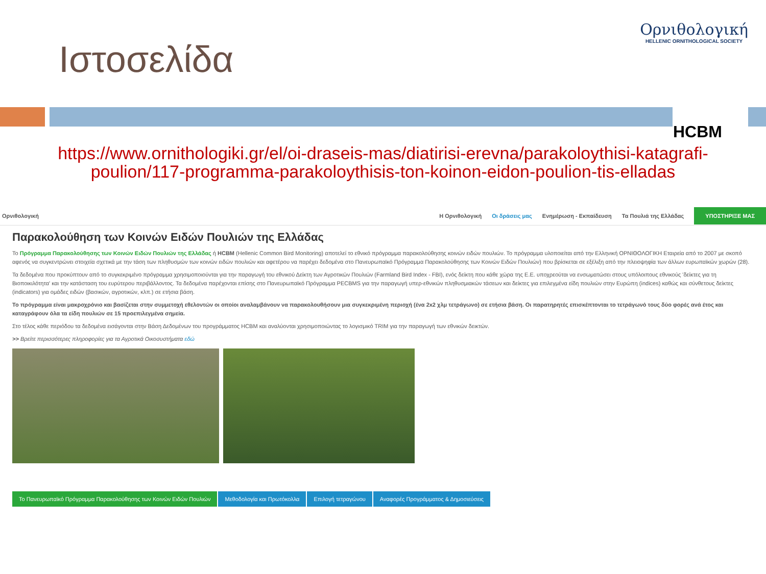Ιστοσελίδα
Ορνιθολογική
HELLENIC ORNITHOLOGICAL SOCIETY
HCBM
https://www.ornithologiki.gr/el/oi-draseis-mas/diatirisi-erevna/parakoloythisi-katagrafi-
poulion/117-programma-parakoloythisis-ton-koinon-eidon-poulion-tis-elladas
Ορνιθολογική Η Ορνιθολογική Οι δράσεις μας Ενημέρωση - Εκπαίδευση Τα Πουλιά της Ελλάδας ΥΠΟΣΤΗΡΙΞΕ ΜΑΣ
Παρακολούθηση των Κοινών Ειδών Πουλιών της Ελλάδας
Το Πρόγραμμα Παρακολούθησης των Κοινών Ειδών Πουλιών της Ελλάδας ή HCBM (Hellenic Common Bird Monitoring) αποτελεί το εθνικό πρόγραμμα παρακολούθησης κοινών ειδών πουλιών. Το πρόγραμμα υλοποιείται από την Ελληνική ΟΡΝΙΘΟΛΟΓΙΚΗ Εταιρεία από το 2007 με σκοπό αφενός να συγκεντρώνει στοιχεία σχετικά με την τάση των πληθυσμών των κοινών ειδών πουλιών και αφετέρου να παρέχει δεδομένα στο Πανευρωπαϊκό Πρόγραμμα Παρακολούθησης των Κοινών Ειδών Πουλιών) που βρίσκεται σε εξέλιξη από την πλειοψηφία των άλλων ευρωπαϊκών χωρών (28).
Τα δεδομένα που προκύπτουν από το συγκεκριμένο πρόγραμμα χρησιμοποιούνται για την παραγωγή του εθνικού Δείκτη των Αγροτικών Πουλιών (Farmland Bird Index - FBI), ενός δείκτη που κάθε χώρα της Ε.Ε. υποχρεούται να ενσωματώσει στους υπόλοιπους εθνικούς 'δείκτες για τη Βιοποικιλότητα' και την κατάσταση του ευρύτερου περιβάλλοντος. Τα δεδομένα παρέχονται επίσης στο Πανευρωπαϊκό Πρόγραμμα PECBMS για την παραγωγή υπερ-εθνικών πληθυσμιακών τάσεων και δείκτες για επιλεγμένα είδη πουλιών στην Ευρώπη (indices) καθώς και σύνθετους δείκτες (indicators) για ομάδες ειδών (βασικών, αγροτικών, κλπ.) σε ετήσια βάση.
Το πρόγραμμα είναι μακροχρόνιο και βασίζεται στην συμμετοχή εθελοντών οι οποίοι αναλαμβάνουν να παρακολουθήσουν μια συγκεκριμένη περιοχή (ένα 2x2 χλμ τετράγωνο) σε ετήσια βάση. Οι παρατηρητές επισκέπτονται το τετράγωνό τους δύο φορές ανά έτος και καταγράφουν όλα τα είδη πουλιών σε 15 προεπιλεγμένα σημεία.
Στο τέλος κάθε περιόδου τα δεδομένα εισάγονται στην Βάση Δεδομένων του προγράμματος HCBM και αναλύονται χρησιμοποιώντας το λογισμικό TRIM για την παραγωγή των εθνικών δεικτών.
>> Βρείτε περισσότερες πληροφορίες για τα Αγροτικά Οικοσυστήματα εδώ
Το Πανευρωπαϊκό Πρόγραμμα Παρακολούθησης των Κοινών Ειδών Πουλιών
Μεθοδολογία και Πρωτόκολλα Επιλογή τετραγώνου Αναφορές Προγράμματος & Δημοσιεύσεις